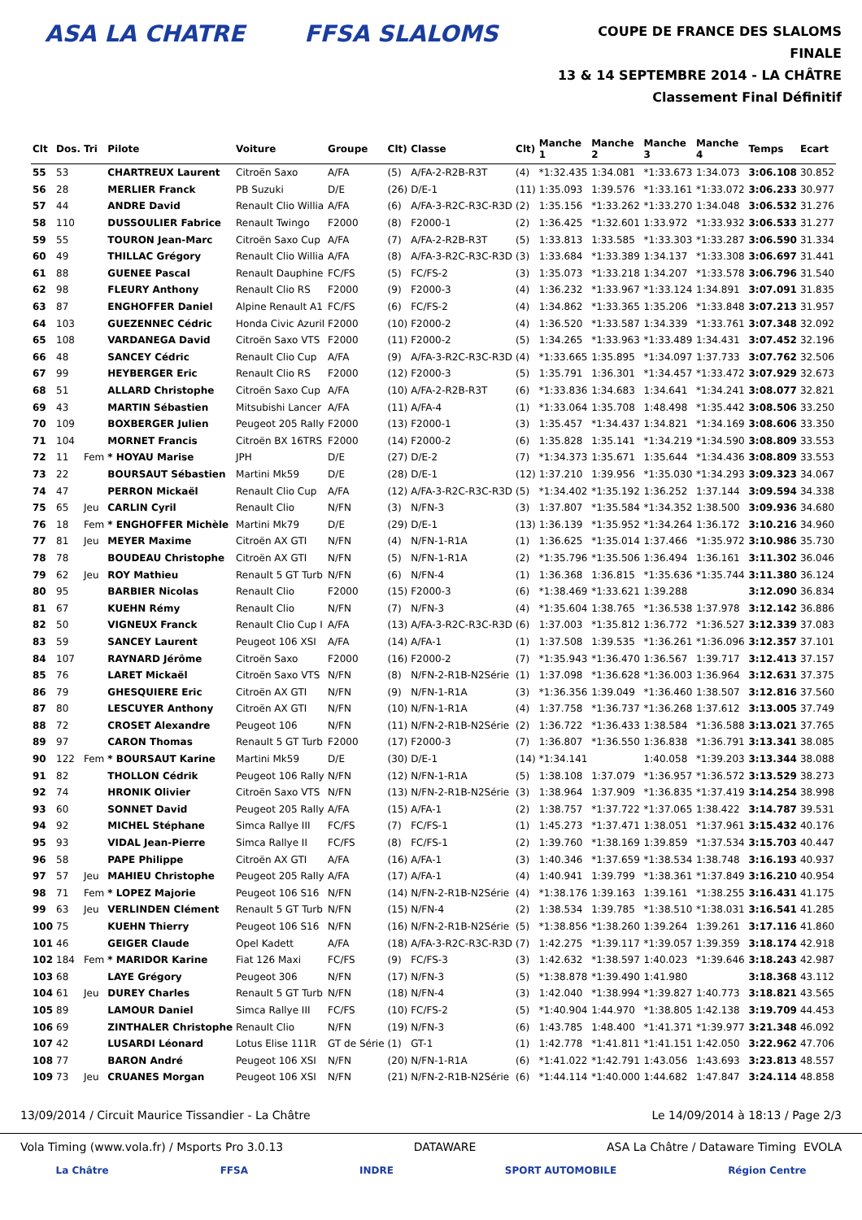ASA LA CHATRE FFSA SLALOMS
COUPE DE FRANCE DES SLALOMS
FINALE
13 & 14 SEPTEMBRE 2014 - LA CHÂTRE
Classement Final Définitif
| Clt | Dos. | Tri | Pilote | Voiture | Groupe | Clt) | Classe | Clt) | Manche 1 | Manche 2 | Manche 3 | Manche 4 | Temps | Ecart |
| --- | --- | --- | --- | --- | --- | --- | --- | --- | --- | --- | --- | --- | --- | --- |
| 55 | 53 | | CHARTREUX Laurent | Citroën Saxo | A/FA | (5) | A/FA-2-R2B-R3T | (4) | *1:32.435 | 1:34.081 | *1:33.673 | 1:34.073 | 3:06.108 | 30.852 |
| 56 | 28 | | MERLIER Franck | PB Suzuki | D/E | (26) | D/E-1 | (11) | 1:35.093 | 1:39.576 | *1:33.161 | *1:33.072 | 3:06.233 | 30.977 |
| 57 | 44 | | ANDRE David | Renault Clio Willia | A/FA | (6) | A/FA-3-R2C-R3C-R3D | (2) | 1:35.156 | *1:33.262 | *1:33.270 | 1:34.048 | 3:06.532 | 31.276 |
| 58 | 110 | | DUSSOULIER Fabrice | Renault Twingo | F2000 | (8) | F2000-1 | (2) | 1:36.425 | *1:32.601 | 1:33.972 | *1:33.932 | 3:06.533 | 31.277 |
| 59 | 55 | | TOURON Jean-Marc | Citroën Saxo Cup | A/FA | (7) | A/FA-2-R2B-R3T | (5) | 1:33.813 | 1:33.585 | *1:33.303 | *1:33.287 | 3:06.590 | 31.334 |
| 60 | 49 | | THILLAC Grégory | Renault Clio Willia | A/FA | (8) | A/FA-3-R2C-R3C-R3D | (3) | 1:33.684 | *1:33.389 | 1:34.137 | *1:33.308 | 3:06.697 | 31.441 |
| 61 | 88 | | GUENEE Pascal | Renault Dauphine | FC/FS | (5) | FC/FS-2 | (3) | 1:35.073 | *1:33.218 | 1:34.207 | *1:33.578 | 3:06.796 | 31.540 |
| 62 | 98 | | FLEURY Anthony | Renault Clio RS | F2000 | (9) | F2000-3 | (4) | 1:36.232 | *1:33.967 | *1:33.124 | 1:34.891 | 3:07.091 | 31.835 |
| 63 | 87 | | ENGHOFFER Daniel | Alpine Renault A1 | FC/FS | (6) | FC/FS-2 | (4) | 1:34.862 | *1:33.365 | 1:35.206 | *1:33.848 | 3:07.213 | 31.957 |
| 64 | 103 | | GUEZENNEC Cédric | Honda Civic Azuril | F2000 | (10) | F2000-2 | (4) | 1:36.520 | *1:33.587 | 1:34.339 | *1:33.761 | 3:07.348 | 32.092 |
| 65 | 108 | | VARDANEGA David | Citroën Saxo VTS | F2000 | (11) | F2000-2 | (5) | 1:34.265 | *1:33.963 | *1:33.489 | 1:34.431 | 3:07.452 | 32.196 |
| 66 | 48 | | SANCEY Cédric | Renault Clio Cup | A/FA | (9) | A/FA-3-R2C-R3C-R3D | (4) | *1:33.665 | 1:35.895 | *1:34.097 | 1:37.733 | 3:07.762 | 32.506 |
| 67 | 99 | | HEYBERGER Eric | Renault Clio RS | F2000 | (12) | F2000-3 | (5) | 1:35.791 | 1:36.301 | *1:34.457 | *1:33.472 | 3:07.929 | 32.673 |
| 68 | 51 | | ALLARD Christophe | Citroën Saxo Cup | A/FA | (10) | A/FA-2-R2B-R3T | (6) | *1:33.836 | 1:34.683 | 1:34.641 | *1:34.241 | 3:08.077 | 32.821 |
| 69 | 43 | | MARTIN Sébastien | Mitsubishi Lancer | A/FA | (11) | A/FA-4 | (1) | *1:33.064 | 1:35.708 | 1:48.498 | *1:35.442 | 3:08.506 | 33.250 |
| 70 | 109 | | BOXBERGER Julien | Peugeot 205 Rally | F2000 | (13) | F2000-1 | (3) | 1:35.457 | *1:34.437 | 1:34.821 | *1:34.169 | 3:08.606 | 33.350 |
| 71 | 104 | | MORNET Francis | Citroën BX 16TRS | F2000 | (14) | F2000-2 | (6) | 1:35.828 | 1:35.141 | *1:34.219 | *1:34.590 | 3:08.809 | 33.553 |
| 72 | 11 | Fem | * HOYAU Marise | JPH | D/E | (27) | D/E-2 | (7) | *1:34.373 | 1:35.671 | 1:35.644 | *1:34.436 | 3:08.809 | 33.553 |
| 73 | 22 | | BOURSAUT Sébastien | Martini Mk59 | D/E | (28) | D/E-1 | (12) | 1:37.210 | 1:39.956 | *1:35.030 | *1:34.293 | 3:09.323 | 34.067 |
| 74 | 47 | | PERRON Mickaël | Renault Clio Cup | A/FA | (12) | A/FA-3-R2C-R3C-R3D | (5) | *1:34.402 | *1:35.192 | 1:36.252 | 1:37.144 | 3:09.594 | 34.338 |
| 75 | 65 | Jeu | CARLIN Cyril | Renault Clio | N/FN | (3) | N/FN-3 | (3) | 1:37.807 | *1:35.584 | *1:34.352 | 1:38.500 | 3:09.936 | 34.680 |
| 76 | 18 | Fem | * ENGHOFFER Michèle | Martini Mk79 | D/E | (29) | D/E-1 | (13) | 1:36.139 | *1:35.952 | *1:34.264 | 1:36.172 | 3:10.216 | 34.960 |
| 77 | 81 | Jeu | MEYER Maxime | Citroën AX GTI | N/FN | (4) | N/FN-1-R1A | (1) | 1:36.625 | *1:35.014 | 1:37.466 | *1:35.972 | 3:10.986 | 35.730 |
| 78 | 78 | | BOUDEAU Christophe | Citroën AX GTI | N/FN | (5) | N/FN-1-R1A | (2) | *1:35.796 | *1:35.506 | 1:36.494 | 1:36.161 | 3:11.302 | 36.046 |
| 79 | 62 | Jeu | ROY Mathieu | Renault 5 GT Turb | N/FN | (6) | N/FN-4 | (1) | 1:36.368 | 1:36.815 | *1:35.636 | *1:35.744 | 3:11.380 | 36.124 |
| 80 | 95 | | BARBIER Nicolas | Renault Clio | F2000 | (15) | F2000-3 | (6) | *1:38.469 | *1:33.621 | 1:39.288 | | 3:12.090 | 36.834 |
| 81 | 67 | | KUEHN Rémy | Renault Clio | N/FN | (7) | N/FN-3 | (4) | *1:35.604 | 1:38.765 | *1:36.538 | 1:37.978 | 3:12.142 | 36.886 |
| 82 | 50 | | VIGNEUX Franck | Renault Clio Cup I | A/FA | (13) | A/FA-3-R2C-R3C-R3D | (6) | 1:37.003 | *1:35.812 | 1:36.772 | *1:36.527 | 3:12.339 | 37.083 |
| 83 | 59 | | SANCEY Laurent | Peugeot 106 XSI | A/FA | (14) | A/FA-1 | (1) | 1:37.508 | 1:39.535 | *1:36.261 | *1:36.096 | 3:12.357 | 37.101 |
| 84 | 107 | | RAYNARD Jérôme | Citroën Saxo | F2000 | (16) | F2000-2 | (7) | *1:35.943 | *1:36.470 | 1:36.567 | 1:39.717 | 3:12.413 | 37.157 |
| 85 | 76 | | LARET Mickaël | Citroën Saxo VTS | N/FN | (8) | N/FN-2-R1B-N2Série | (1) | 1:37.098 | *1:36.628 | *1:36.003 | 1:36.964 | 3:12.631 | 37.375 |
| 86 | 79 | | GHESQUIERE Eric | Citroën AX GTI | N/FN | (9) | N/FN-1-R1A | (3) | *1:36.356 | 1:39.049 | *1:36.460 | 1:38.507 | 3:12.816 | 37.560 |
| 87 | 80 | | LESCUYER Anthony | Citroën AX GTI | N/FN | (10) | N/FN-1-R1A | (4) | 1:37.758 | *1:36.737 | *1:36.268 | 1:37.612 | 3:13.005 | 37.749 |
| 88 | 72 | | CROSET Alexandre | Peugeot 106 | N/FN | (11) | N/FN-2-R1B-N2Série | (2) | 1:36.722 | *1:36.433 | 1:38.584 | *1:36.588 | 3:13.021 | 37.765 |
| 89 | 97 | | CARON Thomas | Renault 5 GT Turb | F2000 | (17) | F2000-3 | (7) | 1:36.807 | *1:36.550 | 1:36.838 | *1:36.791 | 3:13.341 | 38.085 |
| 90 | 122 | Fem | * BOURSAUT Karine | Martini Mk59 | D/E | (30) | D/E-1 | (14) | *1:34.141 | | 1:40.058 | *1:39.203 | 3:13.344 | 38.088 |
| 91 | 82 | | THOLLON Cédrik | Peugeot 106 Rally | N/FN | (12) | N/FN-1-R1A | (5) | 1:38.108 | 1:37.079 | *1:36.957 | *1:36.572 | 3:13.529 | 38.273 |
| 92 | 74 | | HRONIK Olivier | Citroën Saxo VTS | N/FN | (13) | N/FN-2-R1B-N2Série | (3) | 1:38.964 | 1:37.909 | *1:36.835 | *1:37.419 | 3:14.254 | 38.998 |
| 93 | 60 | | SONNET David | Peugeot 205 Rally | A/FA | (15) | A/FA-1 | (2) | 1:38.757 | *1:37.722 | *1:37.065 | 1:38.422 | 3:14.787 | 39.531 |
| 94 | 92 | | MICHEL Stéphane | Simca Rallye III | FC/FS | (7) | FC/FS-1 | (1) | 1:45.273 | *1:37.471 | 1:38.051 | *1:37.961 | 3:15.432 | 40.176 |
| 95 | 93 | | VIDAL Jean-Pierre | Simca Rallye II | FC/FS | (8) | FC/FS-1 | (2) | 1:39.760 | *1:38.169 | 1:39.859 | *1:37.534 | 3:15.703 | 40.447 |
| 96 | 58 | | PAPE Philippe | Citroën AX GTI | A/FA | (16) | A/FA-1 | (3) | 1:40.346 | *1:37.659 | *1:38.534 | 1:38.748 | 3:16.193 | 40.937 |
| 97 | 57 | Jeu | MAHIEU Christophe | Peugeot 205 Rally | A/FA | (17) | A/FA-1 | (4) | 1:40.941 | 1:39.799 | *1:38.361 | *1:37.849 | 3:16.210 | 40.954 |
| 98 | 71 | Fem | * LOPEZ Majorie | Peugeot 106 S16 | N/FN | (14) | N/FN-2-R1B-N2Série | (4) | *1:38.176 | 1:39.163 | 1:39.161 | *1:38.255 | 3:16.431 | 41.175 |
| 99 | 63 | Jeu | VERLINDEN Clément | Renault 5 GT Turb | N/FN | (15) | N/FN-4 | (2) | 1:38.534 | 1:39.785 | *1:38.510 | *1:38.031 | 3:16.541 | 41.285 |
| 100 | 75 | | KUEHN Thierry | Peugeot 106 S16 | N/FN | (16) | N/FN-2-R1B-N2Série | (5) | *1:38.856 | *1:38.260 | 1:39.264 | 1:39.261 | 3:17.116 | 41.860 |
| 101 | 46 | | GEIGER Claude | Opel Kadett | A/FA | (18) | A/FA-3-R2C-R3C-R3D | (7) | 1:42.275 | *1:39.117 | *1:39.057 | 1:39.359 | 3:18.174 | 42.918 |
| 102 | 184 | Fem | * MARIDOR Karine | Fiat 126 Maxi | FC/FS | (9) | FC/FS-3 | (3) | 1:42.632 | *1:38.597 | 1:40.023 | *1:39.646 | 3:18.243 | 42.987 |
| 103 | 68 | | LAYE Grégory | Peugeot 306 | N/FN | (17) | N/FN-3 | (5) | *1:38.878 | *1:39.490 | 1:41.980 | | 3:18.368 | 43.112 |
| 104 | 61 | Jeu | DUREY Charles | Renault 5 GT Turb | N/FN | (18) | N/FN-4 | (3) | 1:42.040 | *1:38.994 | *1:39.827 | 1:40.773 | 3:18.821 | 43.565 |
| 105 | 89 | | LAMOUR Daniel | Simca Rallye III | FC/FS | (10) | FC/FS-2 | (5) | *1:40.904 | 1:44.970 | *1:38.805 | 1:42.138 | 3:19.709 | 44.453 |
| 106 | 69 | | ZINTHALER Christophe | Renault Clio | N/FN | (19) | N/FN-3 | (6) | 1:43.785 | 1:48.400 | *1:41.371 | *1:39.977 | 3:21.348 | 46.092 |
| 107 | 42 | | LUSARDI Léonard | Lotus Elise 111R | GT de Série | (1) | GT-1 | (1) | 1:42.778 | *1:41.811 | *1:41.151 | 1:42.050 | 3:22.962 | 47.706 |
| 108 | 77 | | BARON André | Peugeot 106 XSI | N/FN | (20) | N/FN-1-R1A | (6) | *1:41.022 | *1:42.791 | 1:43.056 | 1:43.693 | 3:23.813 | 48.557 |
| 109 | 73 | Jeu | CRUANES Morgan | Peugeot 106 XSI | N/FN | (21) | N/FN-2-R1B-N2Série | (6) | *1:44.114 | *1:40.000 | 1:44.682 | 1:47.847 | 3:24.114 | 48.858 |
13/09/2014 / Circuit Maurice Tissandier - La Châtre Le 14/09/2014 à 18:13 / Page 2/3
Vola Timing (www.vola.fr) / Msports Pro 3.0.13 DATAWARE ASA La Châtre / Dataware Timing EVOLA
La Châtre FFSA INDRE SPORT AUTOMOBILE Région Centre